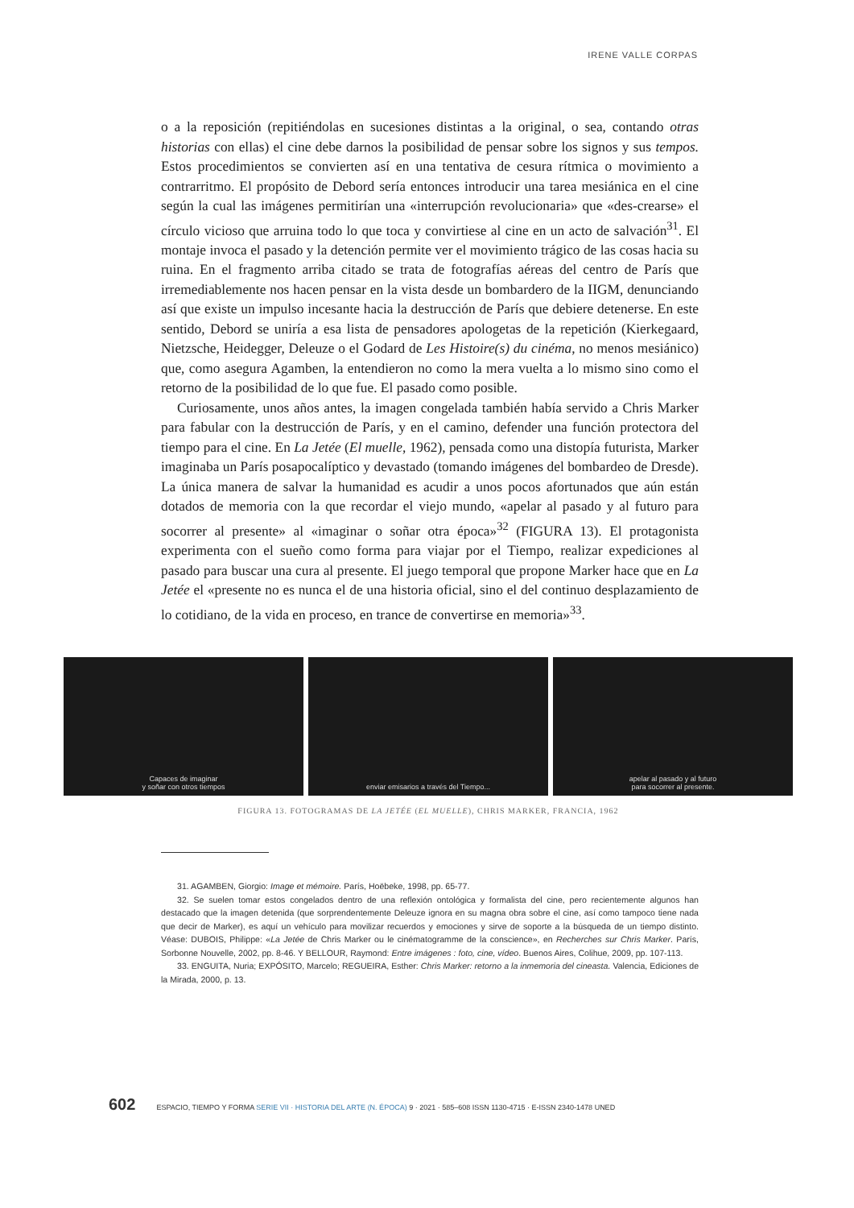IRENE VALLE CORPAS
o a la reposición (repitiéndolas en sucesiones distintas a la original, o sea, contando otras historias con ellas) el cine debe darnos la posibilidad de pensar sobre los signos y sus tempos. Estos procedimientos se convierten así en una tentativa de cesura rítmica o movimiento a contrarritmo. El propósito de Debord sería entonces introducir una tarea mesiánica en el cine según la cual las imágenes permitirían una «interrupción revolucionaria» que «des-crearse» el círculo vicioso que arruina todo lo que toca y convirtiese al cine en un acto de salvación<sup>31</sup>. El montaje invoca el pasado y la detención permite ver el movimiento trágico de las cosas hacia su ruina. En el fragmento arriba citado se trata de fotografías aéreas del centro de París que irremediablemente nos hacen pensar en la vista desde un bombardero de la IIGM, denunciando así que existe un impulso incesante hacia la destrucción de París que debiere detenerse. En este sentido, Debord se uniría a esa lista de pensadores apologetas de la repetición (Kierkegaard, Nietzsche, Heidegger, Deleuze o el Godard de Les Histoire(s) du cinéma, no menos mesiánico) que, como asegura Agamben, la entendieron no como la mera vuelta a lo mismo sino como el retorno de la posibilidad de lo que fue. El pasado como posible.
Curiosamente, unos años antes, la imagen congelada también había servido a Chris Marker para fabular con la destrucción de París, y en el camino, defender una función protectora del tiempo para el cine. En La Jetée (El muelle, 1962), pensada como una distopía futurista, Marker imaginaba un París posapocalíptico y devastado (tomando imágenes del bombardeo de Dresde). La única manera de salvar la humanidad es acudir a unos pocos afortunados que aún están dotados de memoria con la que recordar el viejo mundo, «apelar al pasado y al futuro para socorrer al presente» al «imaginar o soñar otra época»<sup>32</sup> (FIGURA 13). El protagonista experimenta con el sueño como forma para viajar por el Tiempo, realizar expediciones al pasado para buscar una cura al presente. El juego temporal que propone Marker hace que en La Jetée el «presente no es nunca el de una historia oficial, sino el del continuo desplazamiento de lo cotidiano, de la vida en proceso, en trance de convertirse en memoria»<sup>33</sup>.
Capaces de imaginar
y soñar con otros tiempos
enviar emisarios a través del Tiempo...
apelar al pasado y al futuro
para socorrer al presente.
FIGURA 13. FOTOGRAMAS DE LA JETÉE (EL MUELLE), CHRIS MARKER, FRANCIA, 1962
31. AGAMBEN, Giorgio: Image et mémoire. París, Hoëbeke, 1998, pp. 65-77.
32. Se suelen tomar estos congelados dentro de una reflexión ontológica y formalista del cine, pero recientemente algunos han destacado que la imagen detenida (que sorprendentemente Deleuze ignora en su magna obra sobre el cine, así como tampoco tiene nada que decir de Marker), es aquí un vehículo para movilizar recuerdos y emociones y sirve de soporte a la búsqueda de un tiempo distinto. Véase: DUBOIS, Philippe: «La Jetée de Chris Marker ou le cinématogramme de la conscience», en Recherches sur Chris Marker. París, Sorbonne Nouvelle, 2002, pp. 8-46. Y BELLOUR, Raymond: Entre imágenes : foto, cine, vídeo. Buenos Aires, Colihue, 2009, pp. 107-113.
33. ENGUITA, Nuria; EXPÓSITO, Marcelo; REGUEIRA, Esther: Chris Marker: retorno a la inmemoria del cineasta. Valencia, Ediciones de la Mirada, 2000, p. 13.
602 ESPACIO, TIEMPO Y FORMA SERIE VII · HISTORIA DEL ARTE (N. ÉPOCA) 9 · 2021 · 585–608 ISSN 1130-4715 · E-ISSN 2340-1478 UNED